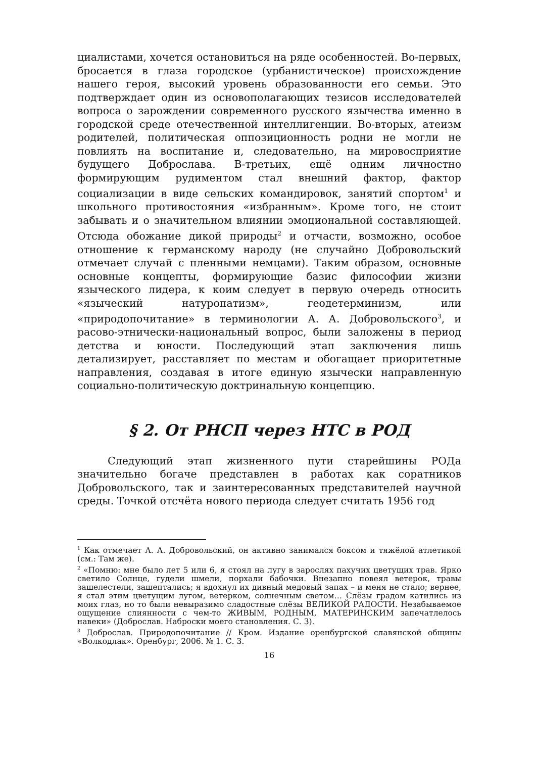циалистами, хочется остановиться на ряде особенностей. Во-первых, бросается в глаза городское (урбанистическое) происхождение нашего героя, высокий уровень образованности его семьи. Это подтверждает один из основополагающих тезисов исследователей вопроса о зарождении современного русского язычества именно в городской среде отечественной интеллигенции. Во-вторых, атеизм родителей, политическая оппозиционность родни не могли не повлиять на воспитание и, следовательно, на мировосприятие будущего Доброслава. В-третьих, ещё одним личностно формирующим рудиментом стал внешний фактор, фактор социализации в виде сельских командировок, занятий спортом<sup>1</sup> и школьного противостояния «избранным». Кроме того, не стоит забывать и о значительном влиянии эмоциональной составляющей. Отсюда обожание дикой природы<sup>2</sup> и отчасти, возможно, особое отношение к германскому народу (не случайно Добровольский отмечает случай с пленными немцами). Таким образом, основные основные концепты, формирующие базис философии жизни языческого лидера, к коим следует в первую очередь относить «языческий натуропатизм», геодетерминизм, или «природопочитание» в терминологии А. А. Добровольского<sup>3</sup>, и расово-этнически-национальный вопрос, были заложены в период детства и юности. Последующий этап заключения лишь детализирует, расставляет по местам и обогащает приоритетные направления, создавая в итоге единую язычески направленную социально-политическую доктринальную концепцию.
§ 2. От РНСП через НТС в РОД
Следующий этап жизненного пути старейшины РОДа значительно богаче представлен в работах как соратников Добровольского, так и заинтересованных представителей научной среды. Точкой отсчёта нового периода следует считать 1956 год
<sup>1</sup> Как отмечает А. А. Добровольский, он активно занимался боксом и тяжёлой атлетикой (см.: Там же).
<sup>2</sup> «Помню: мне было лет 5 или 6, я стоял на лугу в зарослях пахучих цветущих трав. Ярко светило Солнце, гудели шмели, порхали бабочки. Внезапно повеял ветерок, травы зашелестели, зашептались; я вдохнул их дивный медовый запах – и меня не стало; вернее, я стал этим цветущим лугом, ветерком, солнечным светом… Слёзы градом катились из моих глаз, но то были невыразимо сладостные слёзы ВЕЛИКОЙ РАДОСТИ. Незабываемое ощущение слиянности с чем-то ЖИВЫМ, РОДНЫМ, МАТЕРИНСКИМ запечатлелось навеки» (Доброслав. Наброски моего становления. С. 3).
<sup>3</sup> Доброслав. Природопочитание // Кром. Издание оренбургской славянской общины «Волкодлак». Оренбург, 2006. № 1. С. 3.
16